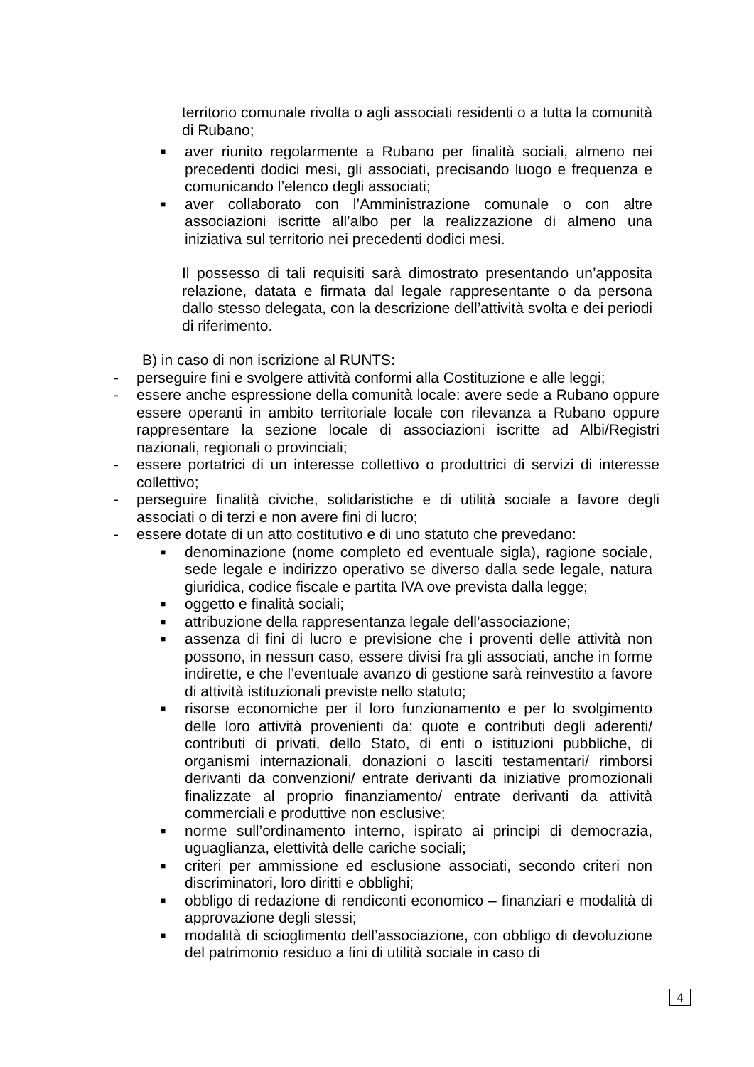territorio comunale rivolta o agli associati residenti o a tutta la comunità di Rubano;
■ aver riunito regolarmente a Rubano per finalità sociali, almeno nei precedenti dodici mesi, gli associati, precisando luogo e frequenza e comunicando l’elenco degli associati;
■ aver collaborato con l’Amministrazione comunale o con altre associazioni iscritte all’albo per la realizzazione di almeno una iniziativa sul territorio nei precedenti dodici mesi.
Il possesso di tali requisiti sarà dimostrato presentando un’apposita relazione, datata e firmata dal legale rappresentante o da persona dallo stesso delegata, con la descrizione dell’attività svolta e dei periodi di riferimento.
B) in caso di non iscrizione al RUNTS:
- perseguire fini e svolgere attività conformi alla Costituzione e alle leggi;
- essere anche espressione della comunità locale: avere sede a Rubano oppure essere operanti in ambito territoriale locale con rilevanza a Rubano oppure rappresentare la sezione locale di associazioni iscritte ad Albi/Registri nazionali, regionali o provinciali;
- essere portatrici di un interesse collettivo o produttrici di servizi di interesse collettivo;
- perseguire finalità civiche, solidaristiche e di utilità sociale a favore degli associati o di terzi e non avere fini di lucro;
- essere dotate di un atto costitutivo e di uno statuto che prevedano:
■ denominazione (nome completo ed eventuale sigla), ragione sociale, sede legale e indirizzo operativo se diverso dalla sede legale, natura giuridica, codice fiscale e partita IVA ove prevista dalla legge;
■ oggetto e finalità sociali;
■ attribuzione della rappresentanza legale dell’associazione;
■ assenza di fini di lucro e previsione che i proventi delle attività non possono, in nessun caso, essere divisi fra gli associati, anche in forme indirette, e che l’eventuale avanzo di gestione sarà reinvestito a favore di attività istituzionali previste nello statuto;
■ risorse economiche per il loro funzionamento e per lo svolgimento delle loro attività provenienti da: quote e contributi degli aderenti/ contributi di privati, dello Stato, di enti o istituzioni pubbliche, di organismi internazionali, donazioni o lasciti testamentari/ rimborsi derivanti da convenzioni/ entrate derivanti da iniziative promozionali finalizzate al proprio finanziamento/ entrate derivanti da attività commerciali e produttive non esclusive;
■ norme sull’ordinamento interno, ispirato ai principi di democrazia, uguaglianza, elettività delle cariche sociali;
■ criteri per ammissione ed esclusione associati, secondo criteri non discriminatori, loro diritti e obblighi;
■ obbligo di redazione di rendiconti economico – finanziari e modalità di approvazione degli stessi;
■ modalità di scioglimento dell’associazione, con obbligo di devoluzione del patrimonio residuo a fini di utilità sociale in caso di
4